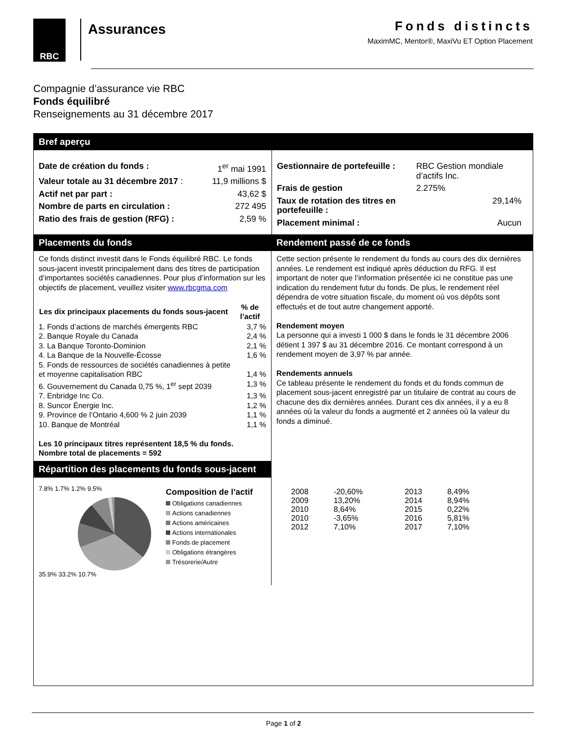RBC
Assurances
Fonds distincts
MaximMC, Mentor®, MaxiVu ET Option Placement
Compagnie d’assurance vie RBC
Fonds équilibré
Renseignements au 31 décembre 2017
Bref aperçu
| Date de création du fonds : | 1<sup>er</sup> mai 1991 |
| Valeur totale au 31 décembre 2017 : | 11,9 millions $ |
| Actif net par part : | 43,62 $ |
| Nombre de parts en circulation : | 272 495 |
| Ratio des frais de gestion (RFG) : | 2,59 % |
| Gestionnaire de portefeuille : | RBC Gestion mondiale d’actifs Inc. |
| Frais de gestion | 2.275% |
| Taux de rotation des titres en portefeuille : | 29,14% |
| Placement minimal : | Aucun |
Placements du fonds
Ce fonds distinct investit dans le Fonds équilibré RBC. Le fonds sous-jacent investit principalement dans des titres de participation d’importantes sociétés canadiennes. Pour plus d’information sur les objectifs de placement, veuillez visiter www.rbcgma.com
| Les dix principaux placements du fonds sous-jacent | % de l’actif |
| --- | --- |
| 1. Fonds d’actions de marchés émergents RBC | 3,7 % |
| 2. Banque Royale du Canada | 2,4 % |
| 3. La Banque Toronto-Dominion | 2,1 % |
| 4. La Banque de la Nouvelle-Écosse | 1,6 % |
| 5. Fonds de ressources de sociétés canadiennes à petite et moyenne capitalisation RBC | 1,4 % |
| 6. Gouvernement du Canada 0,75 %, 1<sup>er</sup> sept 2039 | 1,3 % |
| 7. Enbridge Inc Co. | 1,3 % |
| 8. Suncor Énergie Inc. | 1,2 % |
| 9. Province de l’Ontario 4,600 % 2 juin 2039 | 1,1 % |
| 10. Banque de Montréal | 1,1 % |
Les 10 principaux titres représentent 18,5 % du fonds.
Nombre total de placements = 592
Répartition des placements du fonds sous-jacent
7.8% 1.7% 1.2% 9.5%
35.9% 33.2% 10.7%
Composition de l’actif
Obligations canadiennes
Actions canadiennes
Actions américaines
Actions internationales
Fonds de placement
Obligations étrangères
Trésorerie/Autre
Rendement passé de ce fonds
Cette section présente le rendement du fonds au cours des dix dernières années. Le rendement est indiqué après déduction du RFG. Il est important de noter que l’information présentée ici ne constitue pas une indication du rendement futur du fonds. De plus, le rendement réel dépendra de votre situation fiscale, du moment où vos dépôts sont effectués et de tout autre changement apporté.
Rendement moyen
La personne qui a investi 1 000 $ dans le fonds le 31 décembre 2006 détient 1 397 $ au 31 décembre 2016. Ce montant correspond à un rendement moyen de 3,97 % par année.
Rendements annuels
Ce tableau présente le rendement du fonds et du fonds commun de placement sous-jacent enregistré par un titulaire de contrat au cours de chacune des dix dernières années. Durant ces dix années, il y a eu 8 années où la valeur du fonds a augmenté et 2 années où la valeur du fonds a diminué.
| 2008 | -20,60% | 2013 | 8,49% |
| 2009 | 13,20% | 2014 | 8,94% |
| 2010 | 8,64% | 2015 | 0,22% |
| 2010 | -3,65% | 2016 | 5,81% |
| 2012 | 7,10% | 2017 | 7,10% |
Page 1 of 2